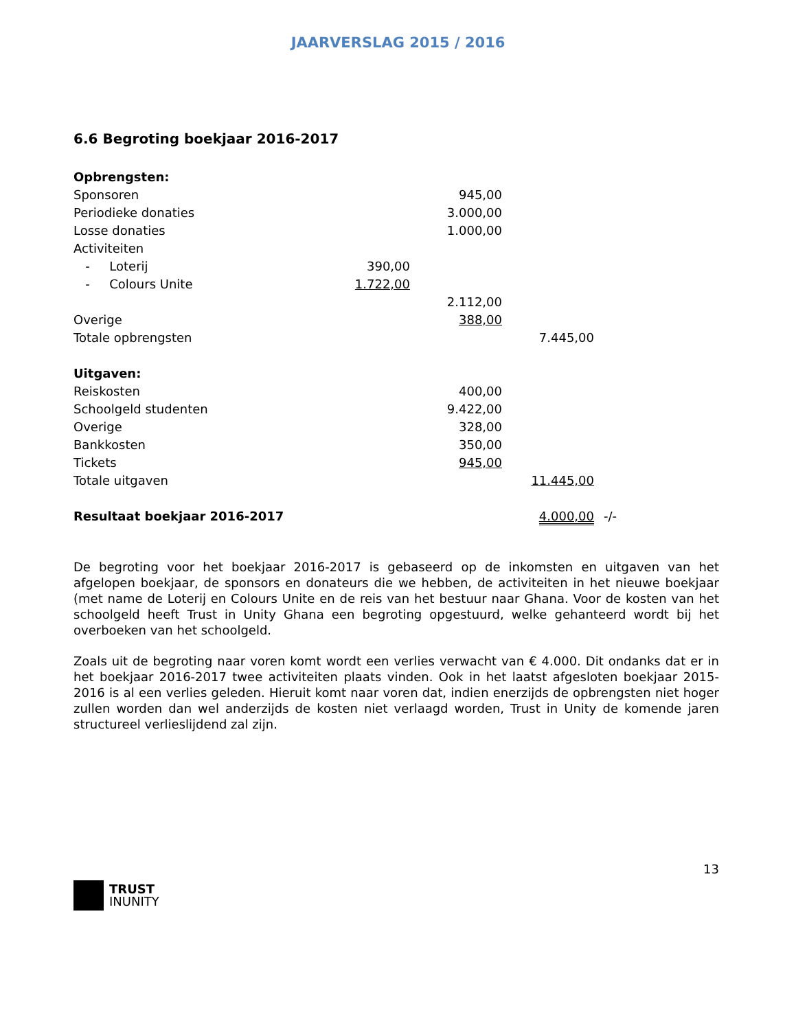JAARVERSLAG 2015 / 2016
6.6 Begroting boekjaar 2016-2017
| Opbrengsten: | | | | |
| Sponsoren | | 945,00 | | |
| Periodieke donaties | | 3.000,00 | | |
| Losse donaties | | 1.000,00 | | |
| Activiteiten | | | | |
| - Loterij | 390,00 | | | |
| - Colours Unite | 1.722,00 | | | |
| | | 2.112,00 | | |
| Overige | | 388,00 | | |
| Totale opbrengsten | | | 7.445,00 | |
| Uitgaven: | | | | |
| Reiskosten | | 400,00 | | |
| Schoolgeld studenten | | 9.422,00 | | |
| Overige | | 328,00 | | |
| Bankkosten | | 350,00 | | |
| Tickets | | 945,00 | | |
| Totale uitgaven | | | 11.445,00 | |
| Resultaat boekjaar 2016-2017 | | | 4.000,00 | -/- |
De begroting voor het boekjaar 2016-2017 is gebaseerd op de inkomsten en uitgaven van het afgelopen boekjaar, de sponsors en donateurs die we hebben, de activiteiten in het nieuwe boekjaar (met name de Loterij en Colours Unite en de reis van het bestuur naar Ghana. Voor de kosten van het schoolgeld heeft Trust in Unity Ghana een begroting opgestuurd, welke gehanteerd wordt bij het overboeken van het schoolgeld.
Zoals uit de begroting naar voren komt wordt een verlies verwacht van € 4.000. Dit ondanks dat er in het boekjaar 2016-2017 twee activiteiten plaats vinden. Ook in het laatst afgesloten boekjaar 2015-2016 is al een verlies geleden. Hieruit komt naar voren dat, indien enerzijds de opbrengsten niet hoger zullen worden dan wel anderzijds de kosten niet verlaagd worden, Trust in Unity de komende jaren structureel verlieslijdend zal zijn.
13
TRUST
INUNITY